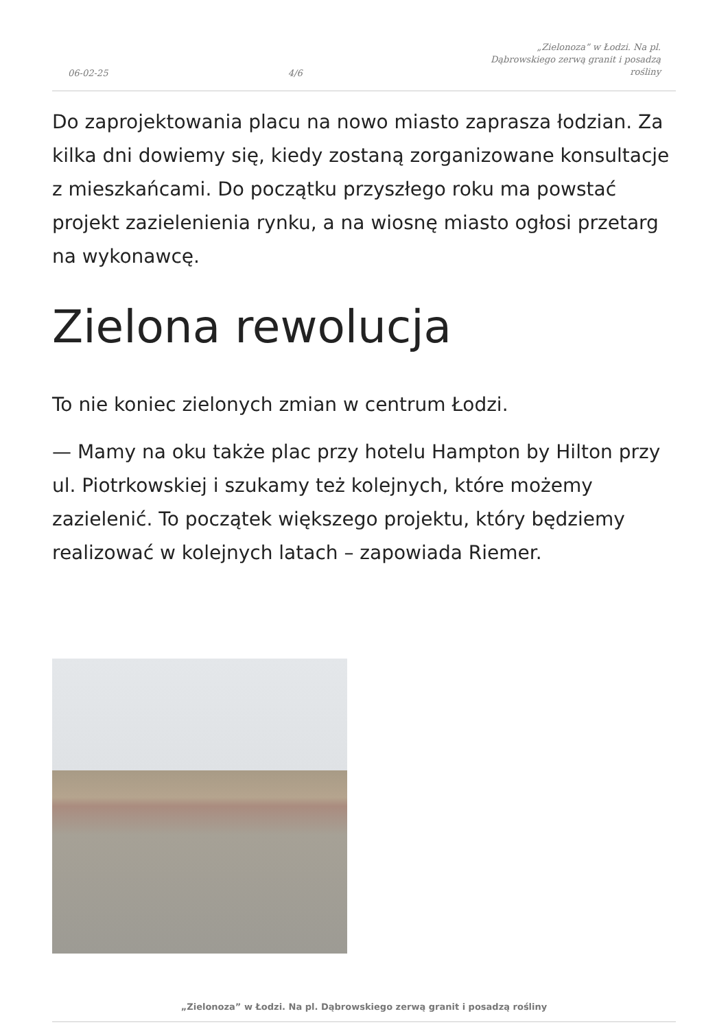06-02-25 4/6 „Zielonoza” w Łodzi. Na pl. Dąbrowskiego zerwą granit i posadzą rośliny
Do zaprojektowania placu na nowo miasto zaprasza łodzian. Za kilka dni dowiemy się, kiedy zostaną zorganizowane konsultacje z mieszkańcami. Do początku przyszłego roku ma powstać projekt zazielenienia rynku, a na wiosnę miasto ogłosi przetarg na wykonawcę.
Zielona rewolucja
To nie koniec zielonych zmian w centrum Łodzi.
— Mamy na oku także plac przy hotelu Hampton by Hilton przy ul. Piotrkowskiej i szukamy też kolejnych, które możemy zazielenić. To początek większego projektu, który będziemy realizować w kolejnych latach – zapowiada Riemer.
„Zielonoza” w Łodzi. Na pl. Dąbrowskiego zerwą granit i posadzą rośliny